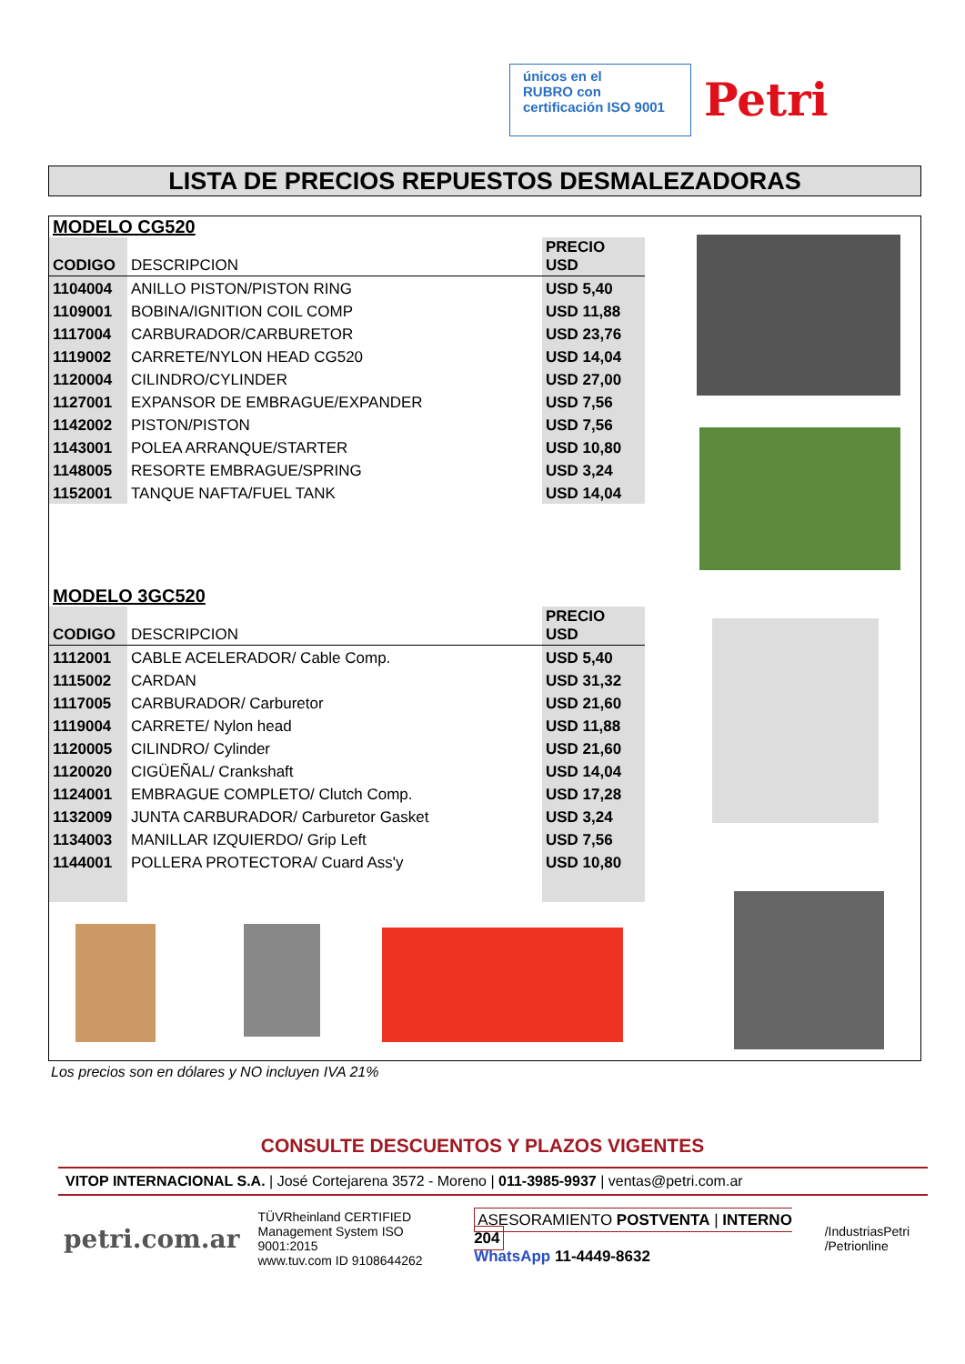únicos en el
RUBRO con
certificación ISO 9001
Petri
LISTA DE PRECIOS REPUESTOS DESMALEZADORAS
MODELO CG520
| CODIGO | DESCRIPCION | PRECIO USD |
| --- | --- | --- |
| 1104004 | ANILLO PISTON/PISTON RING | USD 5,40 |
| 1109001 | BOBINA/IGNITION COIL COMP | USD 11,88 |
| 1117004 | CARBURADOR/CARBURETOR | USD 23,76 |
| 1119002 | CARRETE/NYLON HEAD CG520 | USD 14,04 |
| 1120004 | CILINDRO/CYLINDER | USD 27,00 |
| 1127001 | EXPANSOR DE EMBRAGUE/EXPANDER | USD 7,56 |
| 1142002 | PISTON/PISTON | USD 7,56 |
| 1143001 | POLEA ARRANQUE/STARTER | USD 10,80 |
| 1148005 | RESORTE EMBRAGUE/SPRING | USD 3,24 |
| 1152001 | TANQUE NAFTA/FUEL TANK | USD 14,04 |
MODELO 3GC520
| CODIGO | DESCRIPCION | PRECIO USD |
| --- | --- | --- |
| 1112001 | CABLE ACELERADOR/ Cable Comp. | USD 5,40 |
| 1115002 | CARDAN | USD 31,32 |
| 1117005 | CARBURADOR/ Carburetor | USD 21,60 |
| 1119004 | CARRETE/ Nylon head | USD 11,88 |
| 1120005 | CILINDRO/ Cylinder | USD 21,60 |
| 1120020 | CIGÜEÑAL/ Crankshaft | USD 14,04 |
| 1124001 | EMBRAGUE COMPLETO/ Clutch Comp. | USD 17,28 |
| 1132009 | JUNTA CARBURADOR/ Carburetor Gasket | USD 3,24 |
| 1134003 | MANILLAR IZQUIERDO/ Grip Left | USD 7,56 |
| 1144001 | POLLERA PROTECTORA/ Cuard Ass'y | USD 10,80 |
Los precios son en dólares y NO incluyen IVA 21%
CONSULTE DESCUENTOS Y PLAZOS VIGENTES
VITOP INTERNACIONAL S.A. | José Cortejarena 3572 - Moreno | 011-3985-9937 | ventas@petri.com.ar
petri.com.ar
TÜVRheinland CERTIFIED
Management System ISO 9001:2015
www.tuv.com ID 9108644262
ASESORAMIENTO POSTVENTA | INTERNO 204
WhatsApp 11-4449-8632
/IndustriasPetri
/Petrionline